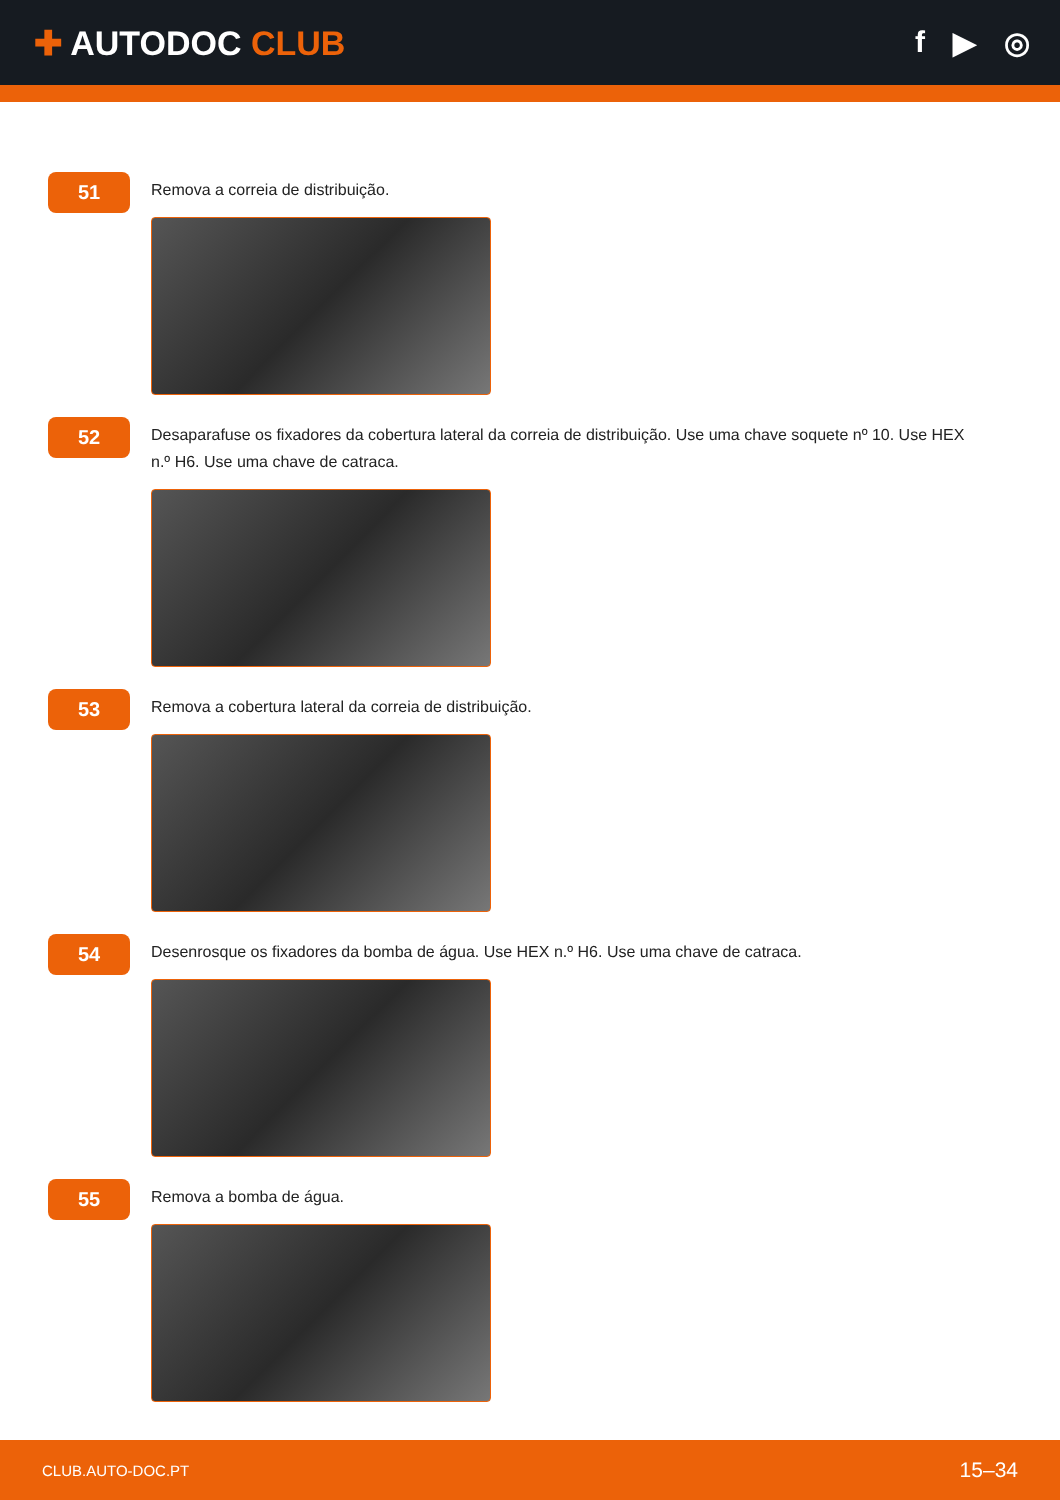✚ AUTODOC CLUB f ▶ ◎
51
Remova a correia de distribuição.
52
Desaparafuse os fixadores da cobertura lateral da correia de distribuição. Use uma chave soquete nº 10. Use HEX n.º H6. Use uma chave de catraca.
53
Remova a cobertura lateral da correia de distribuição.
54
Desenrosque os fixadores da bomba de água. Use HEX n.º H6. Use uma chave de catraca.
55
Remova a bomba de água.
CLUB.AUTO-DOC.PT 15–34